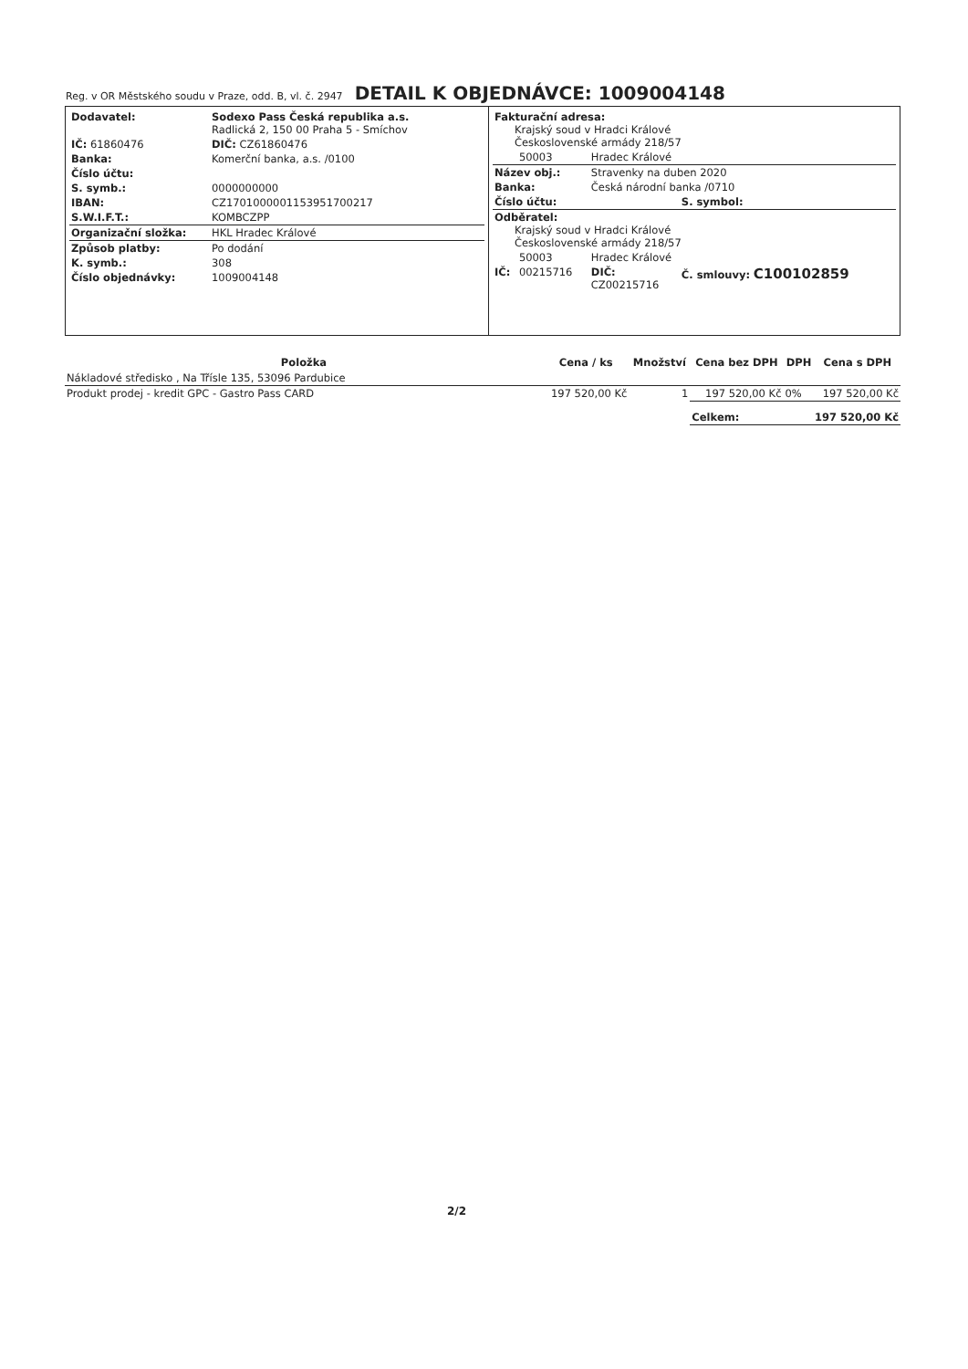Reg. v OR Městského soudu v Praze, odd. B, vl. č. 2947 DETAIL K OBJEDNÁVCE: 1009004148
| Dodavatel: | Sodexo Pass Česká republika a.s. Radlická 2, 150 00 Praha 5 - Smíchov |
| IČ: 61860476 | DIČ: CZ61860476 |
| Banka: | Komerční banka, a.s. /0100 |
| Číslo účtu: | |
| S. symb.: | 0000000000 |
| IBAN: | CZ1701000001153951700217 |
| S.W.I.F.T.: | KOMBCZPP |
| Organizační složka: | HKL Hradec Králové |
| Způsob platby: | Po dodání |
| K. symb.: | 308 |
| Číslo objednávky: | 1009004148 |
| Fakturační adresa: Krajský soud v Hradci Králové Československé armády 218/57 | | | |
| | 50003 | Hradec Králové | |
| Název obj.: | | Stravenky na duben 2020 | |
| Banka: | | Česká národní banka /0710 | |
| Číslo účtu: | | | S. symbol: |
| Odběratel: Krajský soud v Hradci Králové Československé armády 218/57 | | | |
| | 50003 | Hradec Králové | |
| IČ: | 00215716 | DIČ: CZ00215716 | Č. smlouvy: C100102859 |
| Položka | Cena / ks | Množství | Cena bez DPH | DPH | Cena s DPH |
| --- | --- | --- | --- | --- | --- |
| Nákladové středisko , Na Třísle 135, 53096 Pardubice | | | | | |
| Produkt prodej - kredit GPC - Gastro Pass CARD | 197 520,00 Kč | 1 | 197 520,00 Kč | 0% | 197 520,00 Kč |
| | | | Celkem: | 197 520,00 Kč | |
2/2